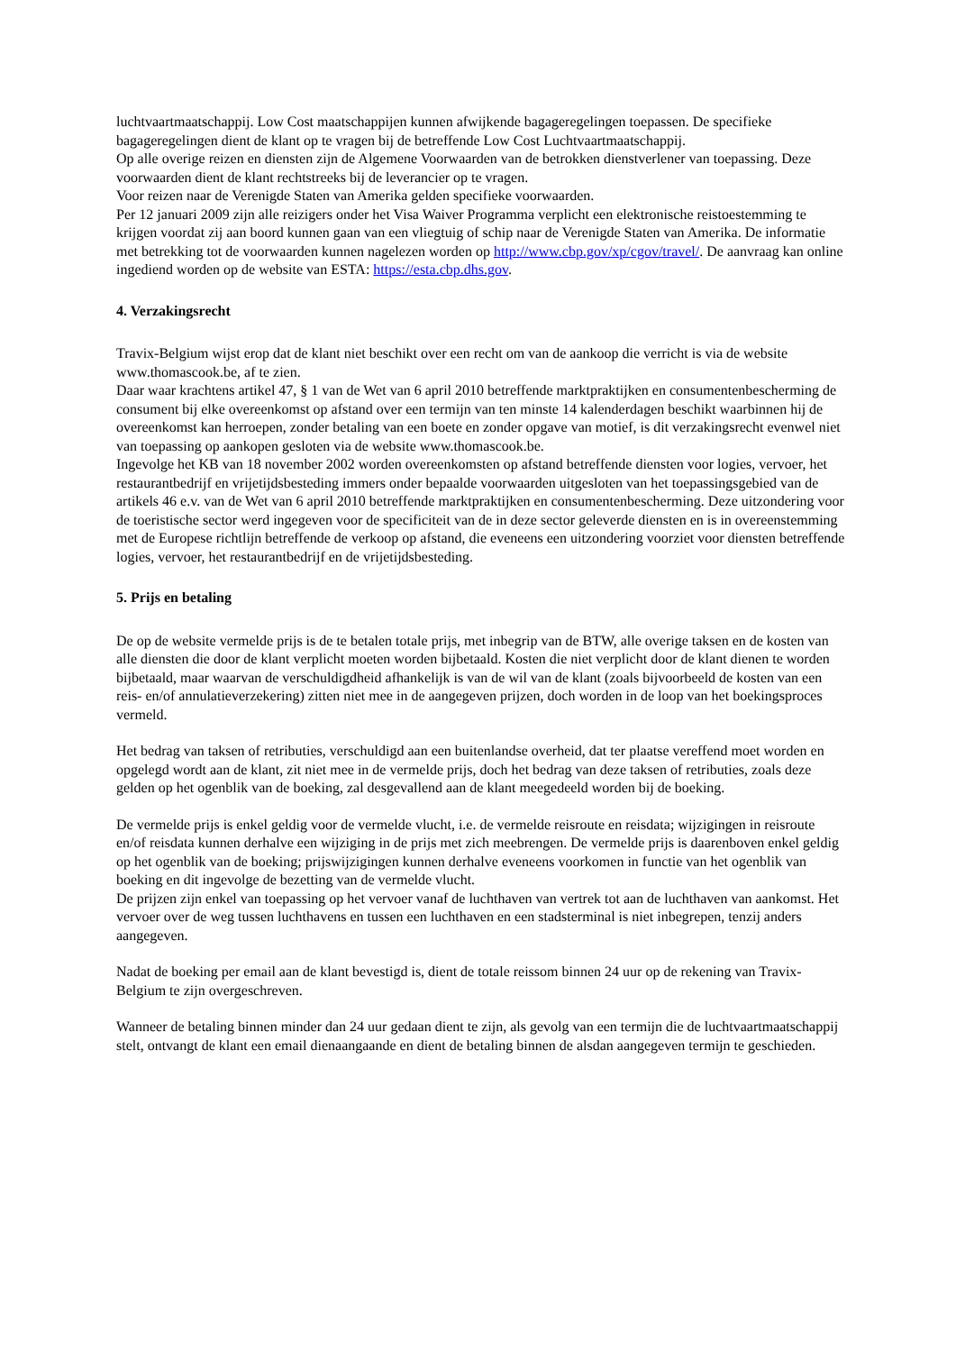luchtvaartmaatschappij. Low Cost maatschappijen kunnen afwijkende bagageregelingen toepassen. De specifieke bagageregelingen dient de klant op te vragen bij de betreffende Low Cost Luchtvaartmaatschappij.
Op alle overige reizen en diensten zijn de Algemene Voorwaarden van de betrokken dienstverlener van toepassing. Deze voorwaarden dient de klant rechtstreeks bij de leverancier op te vragen.
Voor reizen naar de Verenigde Staten van Amerika gelden specifieke voorwaarden.
Per 12 januari 2009 zijn alle reizigers onder het Visa Waiver Programma verplicht een elektronische reistoestemming te krijgen voordat zij aan boord kunnen gaan van een vliegtuig of schip naar de Verenigde Staten van Amerika. De informatie met betrekking tot de voorwaarden kunnen nagelezen worden op http://www.cbp.gov/xp/cgov/travel/. De aanvraag kan online ingediend worden op de website van ESTA: https://esta.cbp.dhs.gov.
4. Verzakingsrecht
Travix-Belgium wijst erop dat de klant niet beschikt over een recht om van de aankoop die verricht is via de website www.thomascook.be, af te zien.
Daar waar krachtens artikel 47, § 1 van de Wet van 6 april 2010 betreffende marktpraktijken en consumentenbescherming de consument bij elke overeenkomst op afstand over een termijn van ten minste 14 kalenderdagen beschikt waarbinnen hij de overeenkomst kan herroepen, zonder betaling van een boete en zonder opgave van motief, is dit verzakingsrecht evenwel niet van toepassing op aankopen gesloten via de website www.thomascook.be.
Ingevolge het KB van 18 november 2002 worden overeenkomsten op afstand betreffende diensten voor logies, vervoer, het restaurantbedrijf en vrijetijdsbesteding immers onder bepaalde voorwaarden uitgesloten van het toepassingsgebied van de artikels 46 e.v. van de Wet van 6 april 2010 betreffende marktpraktijken en consumentenbescherming. Deze uitzondering voor de toeristische sector werd ingegeven voor de specificiteit van de in deze sector geleverde diensten en is in overeenstemming met de Europese richtlijn betreffende de verkoop op afstand, die eveneens een uitzondering voorziet voor diensten betreffende logies, vervoer, het restaurantbedrijf en de vrijetijdsbesteding.
5. Prijs en betaling
De op de website vermelde prijs is de te betalen totale prijs, met inbegrip van de BTW, alle overige taksen en de kosten van alle diensten die door de klant verplicht moeten worden bijbetaald. Kosten die niet verplicht door de klant dienen te worden bijbetaald, maar waarvan de verschuldigdheid afhankelijk is van de wil van de klant (zoals bijvoorbeeld de kosten van een reis- en/of annulatieverzekering) zitten niet mee in de aangegeven prijzen, doch worden in de loop van het boekingsproces vermeld.
Het bedrag van taksen of retributies, verschuldigd aan een buitenlandse overheid, dat ter plaatse vereffend moet worden en opgelegd wordt aan de klant, zit niet mee in de vermelde prijs, doch het bedrag van deze taksen of retributies, zoals deze gelden op het ogenblik van de boeking, zal desgevallend aan de klant meegedeeld worden bij de boeking.
De vermelde prijs is enkel geldig voor de vermelde vlucht, i.e. de vermelde reisroute en reisdata; wijzigingen in reisroute en/of reisdata kunnen derhalve een wijziging in de prijs met zich meebrengen. De vermelde prijs is daarenboven enkel geldig op het ogenblik van de boeking; prijswijzigingen kunnen derhalve eveneens voorkomen in functie van het ogenblik van boeking en dit ingevolge de bezetting van de vermelde vlucht.
De prijzen zijn enkel van toepassing op het vervoer vanaf de luchthaven van vertrek tot aan de luchthaven van aankomst. Het vervoer over de weg tussen luchthavens en tussen een luchthaven en een stadsterminal is niet inbegrepen, tenzij anders aangegeven.
Nadat de boeking per email aan de klant bevestigd is, dient de totale reissom binnen 24 uur op de rekening van Travix-Belgium te zijn overgeschreven.
Wanneer de betaling binnen minder dan 24 uur gedaan dient te zijn, als gevolg van een termijn die de luchtvaartmaatschappij stelt, ontvangt de klant een email dienaangaande en dient de betaling binnen de alsdan aangegeven termijn te geschieden.